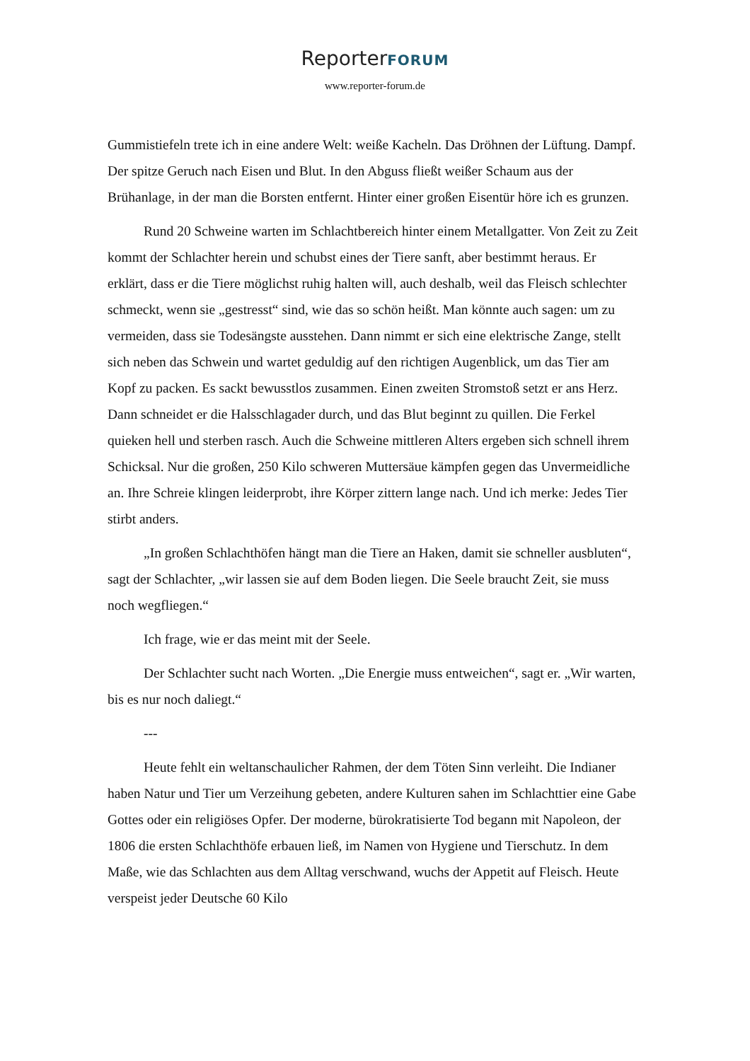ReporterFORUM
www.reporter-forum.de
Gummistiefeln trete ich in eine andere Welt: weiße Kacheln. Das Dröhnen der Lüftung. Dampf. Der spitze Geruch nach Eisen und Blut. In den Abguss fließt weißer Schaum aus der Brühanlage, in der man die Borsten entfernt. Hinter einer großen Eisentür höre ich es grunzen.
Rund 20 Schweine warten im Schlachtbereich hinter einem Metallgatter. Von Zeit zu Zeit kommt der Schlachter herein und schubst eines der Tiere sanft, aber bestimmt heraus. Er erklärt, dass er die Tiere möglichst ruhig halten will, auch deshalb, weil das Fleisch schlechter schmeckt, wenn sie „gestresst“ sind, wie das so schön heißt. Man könnte auch sagen: um zu vermeiden, dass sie Todesängste ausstehen. Dann nimmt er sich eine elektrische Zange, stellt sich neben das Schwein und wartet geduldig auf den richtigen Augenblick, um das Tier am Kopf zu packen. Es sackt bewusstlos zusammen. Einen zweiten Stromstoß setzt er ans Herz. Dann schneidet er die Halsschlagader durch, und das Blut beginnt zu quillen. Die Ferkel quieken hell und sterben rasch. Auch die Schweine mittleren Alters ergeben sich schnell ihrem Schicksal. Nur die großen, 250 Kilo schweren Muttersäue kämpfen gegen das Unvermeidliche an. Ihre Schreie klingen leiderprobt, ihre Körper zittern lange nach. Und ich merke: Jedes Tier stirbt anders.
„In großen Schlachthöfen hängt man die Tiere an Haken, damit sie schneller ausbluten“, sagt der Schlachter, „wir lassen sie auf dem Boden liegen. Die Seele braucht Zeit, sie muss noch wegfliegen.“
Ich frage, wie er das meint mit der Seele.
Der Schlachter sucht nach Worten. „Die Energie muss entweichen“, sagt er. „Wir warten, bis es nur noch daliegt.“
---
Heute fehlt ein weltanschaulicher Rahmen, der dem Töten Sinn verleiht. Die Indianer haben Natur und Tier um Verzeihung gebeten, andere Kulturen sahen im Schlachttier eine Gabe Gottes oder ein religiöses Opfer. Der moderne, bürokratisierte Tod begann mit Napoleon, der 1806 die ersten Schlachthöfe erbauen ließ, im Namen von Hygiene und Tierschutz. In dem Maße, wie das Schlachten aus dem Alltag verschwand, wuchs der Appetit auf Fleisch. Heute verspeist jeder Deutsche 60 Kilo